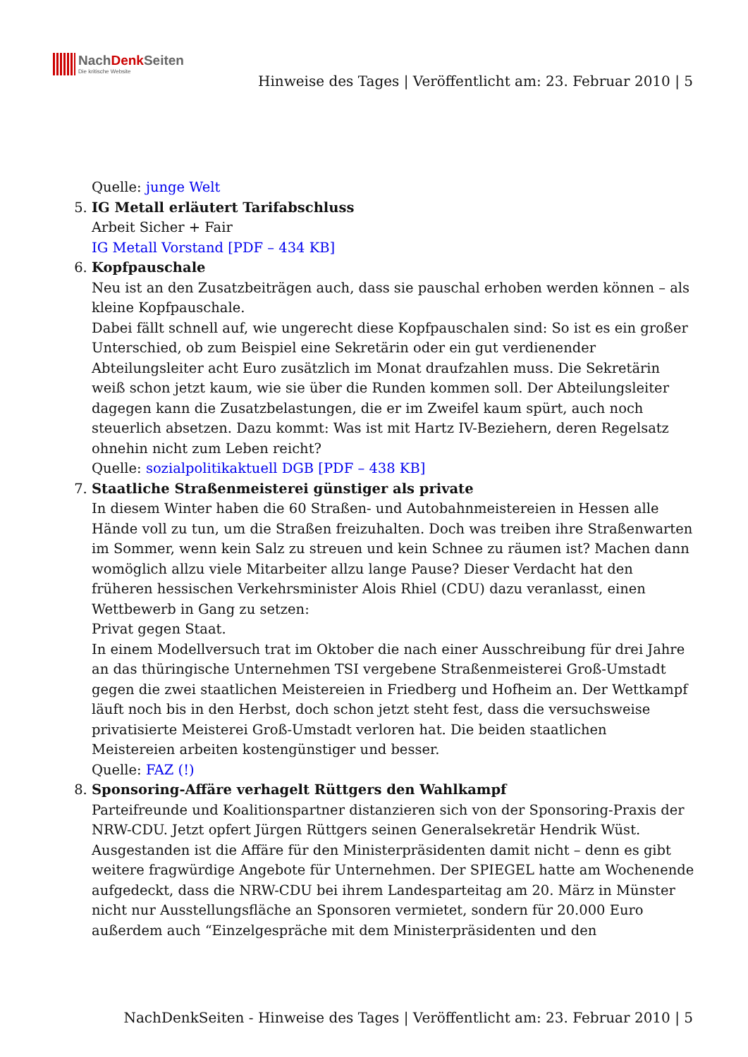NachDenk Seiten Die kritische Website
Hinweise des Tages | Veröffentlicht am: 23. Februar 2010 | 5
Quelle: junge Welt
5. IG Metall erläutert Tarifabschluss
Arbeit Sicher + Fair
IG Metall Vorstand [PDF – 434 KB]
6. Kopfpauschale
Neu ist an den Zusatzbeiträgen auch, dass sie pauschal erhoben werden können – als kleine Kopfpauschale.
Dabei fällt schnell auf, wie ungerecht diese Kopfpauschalen sind: So ist es ein großer Unterschied, ob zum Beispiel eine Sekretärin oder ein gut verdienender Abteilungsleiter acht Euro zusätzlich im Monat draufzahlen muss. Die Sekretärin weiß schon jetzt kaum, wie sie über die Runden kommen soll. Der Abteilungsleiter dagegen kann die Zusatzbelastungen, die er im Zweifel kaum spürt, auch noch steuerlich absetzen. Dazu kommt: Was ist mit Hartz IV-Beziehern, deren Regelsatz ohnehin nicht zum Leben reicht?
Quelle: sozialpolitikaktuell DGB [PDF – 438 KB]
7. Staatliche Straßenmeisterei günstiger als private
In diesem Winter haben die 60 Straßen- und Autobahnmeistereien in Hessen alle Hände voll zu tun, um die Straßen freizuhalten. Doch was treiben ihre Straßenwarten im Sommer, wenn kein Salz zu streuen und kein Schnee zu räumen ist? Machen dann womöglich allzu viele Mitarbeiter allzu lange Pause? Dieser Verdacht hat den früheren hessischen Verkehrsminister Alois Rhiel (CDU) dazu veranlasst, einen Wettbewerb in Gang zu setzen:
Privat gegen Staat.
In einem Modellversuch trat im Oktober die nach einer Ausschreibung für drei Jahre an das thüringische Unternehmen TSI vergebene Straßenmeisterei Groß-Umstadt gegen die zwei staatlichen Meistereien in Friedberg und Hofheim an. Der Wettkampf läuft noch bis in den Herbst, doch schon jetzt steht fest, dass die versuchsweise privatisierte Meisterei Groß-Umstadt verloren hat. Die beiden staatlichen Meistereien arbeiten kostengünstiger und besser.
Quelle: FAZ (!)
8. Sponsoring-Affäre verhagelt Rüttgers den Wahlkampf
Parteifreunde und Koalitionspartner distanzieren sich von der Sponsoring-Praxis der NRW-CDU. Jetzt opfert Jürgen Rüttgers seinen Generalsekretär Hendrik Wüst. Ausgestanden ist die Affäre für den Ministerpräsidenten damit nicht – denn es gibt weitere fragwürdige Angebote für Unternehmen. Der SPIEGEL hatte am Wochenende aufgedeckt, dass die NRW-CDU bei ihrem Landesparteitag am 20. März in Münster nicht nur Ausstellungsfläche an Sponsoren vermietet, sondern für 20.000 Euro außerdem auch “Einzelgespräche mit dem Ministerpräsidenten und den
NachDenkSeiten - Hinweise des Tages | Veröffentlicht am: 23. Februar 2010 | 5